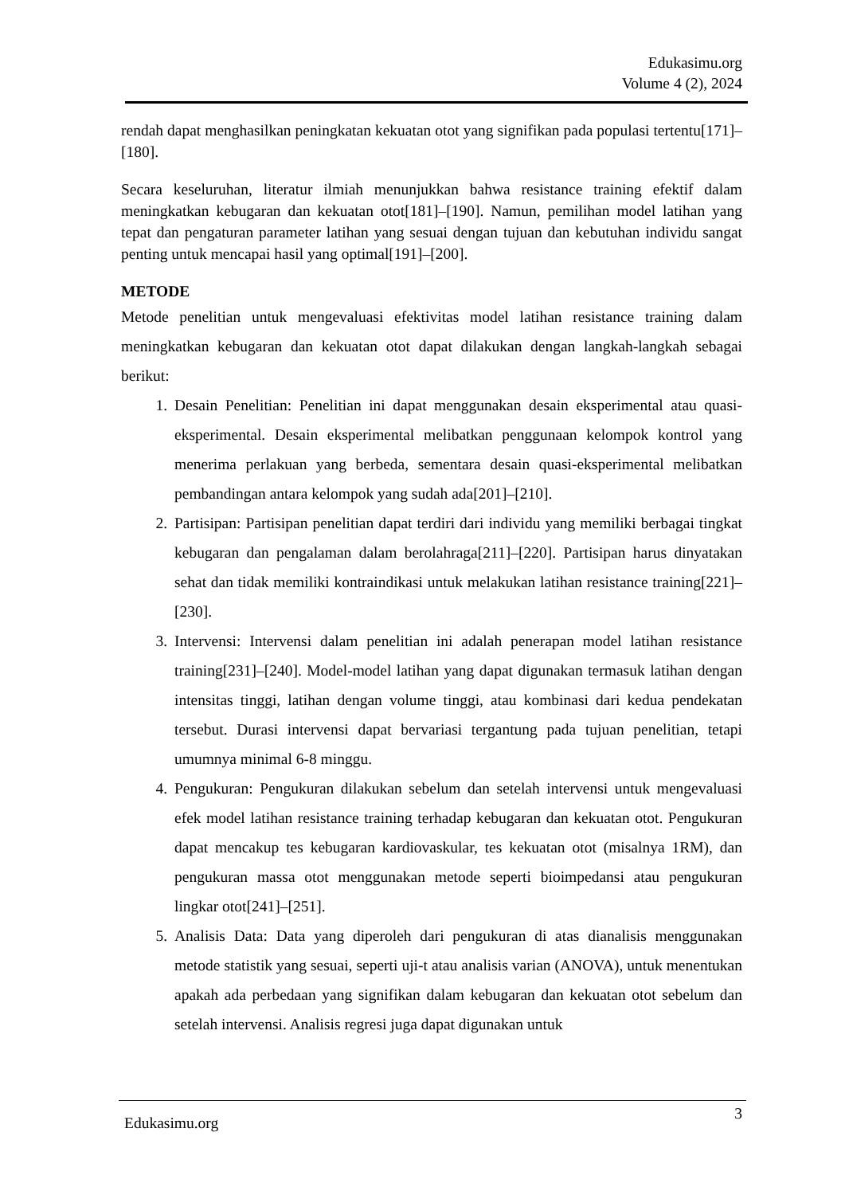Edukasimu.org
Volume 4 (2), 2024
rendah dapat menghasilkan peningkatan kekuatan otot yang signifikan pada populasi tertentu[171]–[180].
Secara keseluruhan, literatur ilmiah menunjukkan bahwa resistance training efektif dalam meningkatkan kebugaran dan kekuatan otot[181]–[190]. Namun, pemilihan model latihan yang tepat dan pengaturan parameter latihan yang sesuai dengan tujuan dan kebutuhan individu sangat penting untuk mencapai hasil yang optimal[191]–[200].
METODE
Metode penelitian untuk mengevaluasi efektivitas model latihan resistance training dalam meningkatkan kebugaran dan kekuatan otot dapat dilakukan dengan langkah-langkah sebagai berikut:
1. Desain Penelitian: Penelitian ini dapat menggunakan desain eksperimental atau quasi-eksperimental. Desain eksperimental melibatkan penggunaan kelompok kontrol yang menerima perlakuan yang berbeda, sementara desain quasi-eksperimental melibatkan pembandingan antara kelompok yang sudah ada[201]–[210].
2. Partisipan: Partisipan penelitian dapat terdiri dari individu yang memiliki berbagai tingkat kebugaran dan pengalaman dalam berolahraga[211]–[220]. Partisipan harus dinyatakan sehat dan tidak memiliki kontraindikasi untuk melakukan latihan resistance training[221]–[230].
3. Intervensi: Intervensi dalam penelitian ini adalah penerapan model latihan resistance training[231]–[240]. Model-model latihan yang dapat digunakan termasuk latihan dengan intensitas tinggi, latihan dengan volume tinggi, atau kombinasi dari kedua pendekatan tersebut. Durasi intervensi dapat bervariasi tergantung pada tujuan penelitian, tetapi umumnya minimal 6-8 minggu.
4. Pengukuran: Pengukuran dilakukan sebelum dan setelah intervensi untuk mengevaluasi efek model latihan resistance training terhadap kebugaran dan kekuatan otot. Pengukuran dapat mencakup tes kebugaran kardiovaskular, tes kekuatan otot (misalnya 1RM), dan pengukuran massa otot menggunakan metode seperti bioimpedansi atau pengukuran lingkar otot[241]–[251].
5. Analisis Data: Data yang diperoleh dari pengukuran di atas dianalisis menggunakan metode statistik yang sesuai, seperti uji-t atau analisis varian (ANOVA), untuk menentukan apakah ada perbedaan yang signifikan dalam kebugaran dan kekuatan otot sebelum dan setelah intervensi. Analisis regresi juga dapat digunakan untuk
Edukasimu.org 3